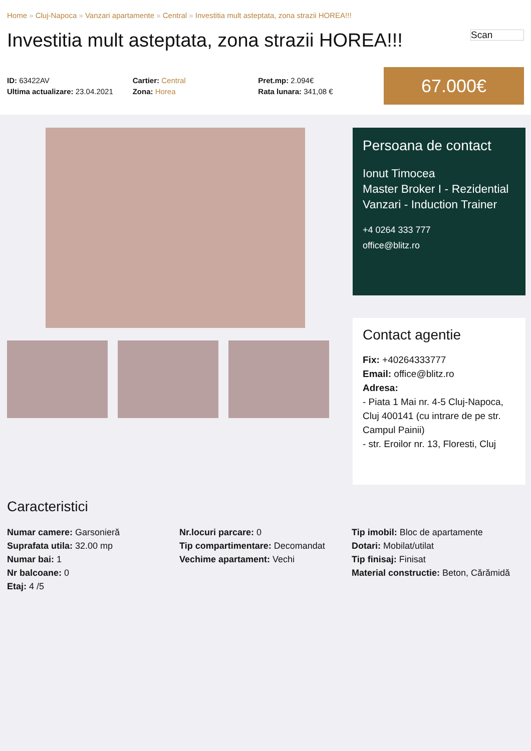Home » Cluj-Napoca » Vanzari apartamente » Central » Investitia mult asteptata, zona strazii HOREA!!!
Investitia mult asteptata, zona strazii HOREA!!!
Scan
ID: 63422AV
Ultima actualizare: 23.04.2021
Cartier: Central
Zona: Horea
Pret.mp: 2.094€
Rata lunara: 341,08 €
67.000€
Persoana de contact
Ionut Timocea
Master Broker I - Rezidential Vanzari - Induction Trainer
+4 0264 333 777
office@blitz.ro
Contact agentie
Fix: +40264333777
Email: office@blitz.ro
Adresa:
- Piata 1 Mai nr. 4-5 Cluj-Napoca, Cluj 400141 (cu intrare de pe str. Campul Painii)
- str. Eroilor nr. 13, Floresti, Cluj
Caracteristici
Numar camere: Garsonieră
Suprafata utila: 32.00 mp
Numar bai: 1
Nr balcoane: 0
Etaj: 4 /5
Nr.locuri parcare: 0
Tip compartimentare: Decomandat
Vechime apartament: Vechi
Tip imobil: Bloc de apartamente
Dotari: Mobilat/utilat
Tip finisaj: Finisat
Material constructie: Beton, Cărămidă